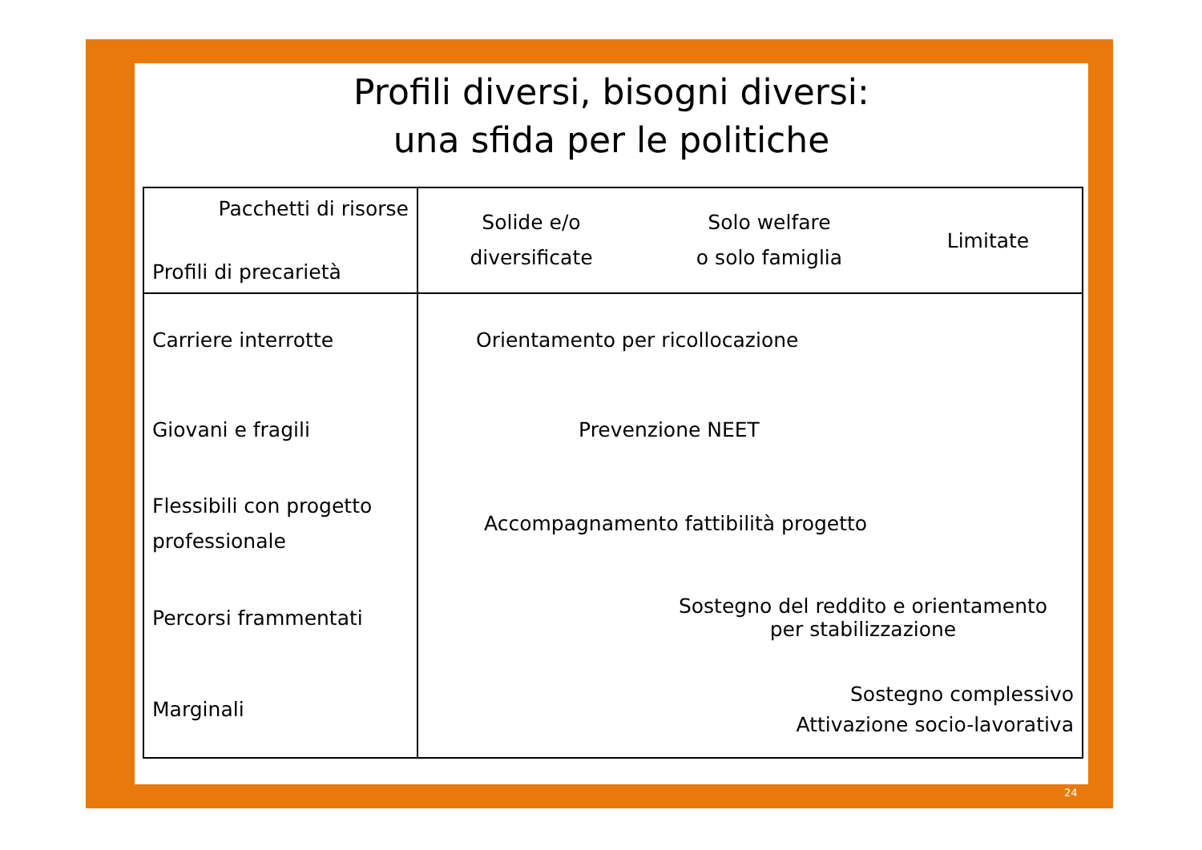Profili diversi, bisogni diversi:
una sfida per le politiche
| Pacchetti di risorse Profili di precarietà | Solide e/o diversificate | Solo welfare o solo famiglia | Limitate |
| --- | --- | --- | --- |
| Carriere interrotte | Orientamento per ricollocazione | | |
| Giovani e fragili | Prevenzione NEET | | |
| Flessibili con progetto professionale | Accompagnamento fattibilità progetto | | |
| Percorsi frammentati | | Sostegno del reddito e orientamento per stabilizzazione | |
| Marginali | Sostegno complessivo Attivazione socio-lavorativa | | |
24